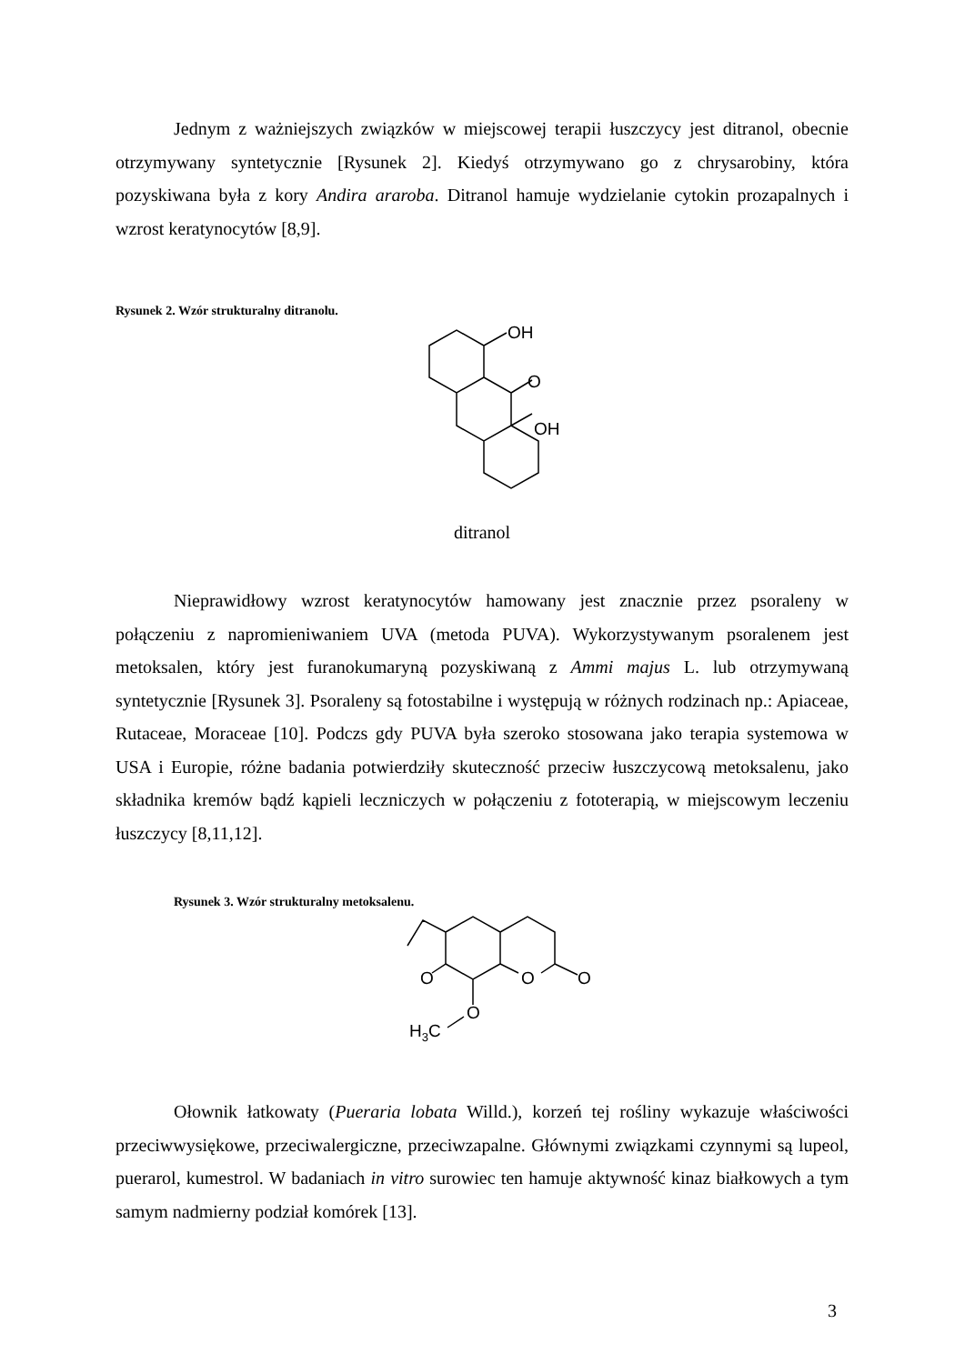Jednym z ważniejszych związków w miejscowej terapii łuszczycy jest ditranol, obecnie otrzymywany syntetycznie [Rysunek 2]. Kiedyś otrzymywano go z chrysarobiny, która pozyskiwana była z kory Andira araroba. Ditranol hamuje wydzielanie cytokin prozapalnych i wzrost keratynocytów [8,9].
Rysunek 2. Wzór strukturalny ditranolu.
OH
O
OH
ditranol
Nieprawidłowy wzrost keratynocytów hamowany jest znacznie przez psoraleny w połączeniu z napromieniwaniem UVA (metoda PUVA). Wykorzystywanym psoralenem jest metoksalen, który jest furanokumaryną pozyskiwaną z Ammi majus L. lub otrzymywaną syntetycznie [Rysunek 3]. Psoraleny są fotostabilne i występują w różnych rodzinach np.: Apiaceae, Rutaceae, Moraceae [10]. Podczs gdy PUVA była szeroko stosowana jako terapia systemowa w USA i Europie, różne badania potwierdziły skuteczność przeciw łuszczycową metoksalenu, jako składnika kremów bądź kąpieli leczniczych w połączeniu z fototerapią, w miejscowym leczeniu łuszczycy [8,11,12].
Rysunek 3. Wzór strukturalny metoksalenu.
O
O
O
O
H3C
Ołownik łatkowaty (Pueraria lobata Willd.), korzeń tej rośliny wykazuje właściwości przeciwwysiękowe, przeciwalergiczne, przeciwzapalne. Głównymi związkami czynnymi są lupeol, puerarol, kumestrol. W badaniach in vitro surowiec ten hamuje aktywność kinaz białkowych a tym samym nadmierny podział komórek [13].
3